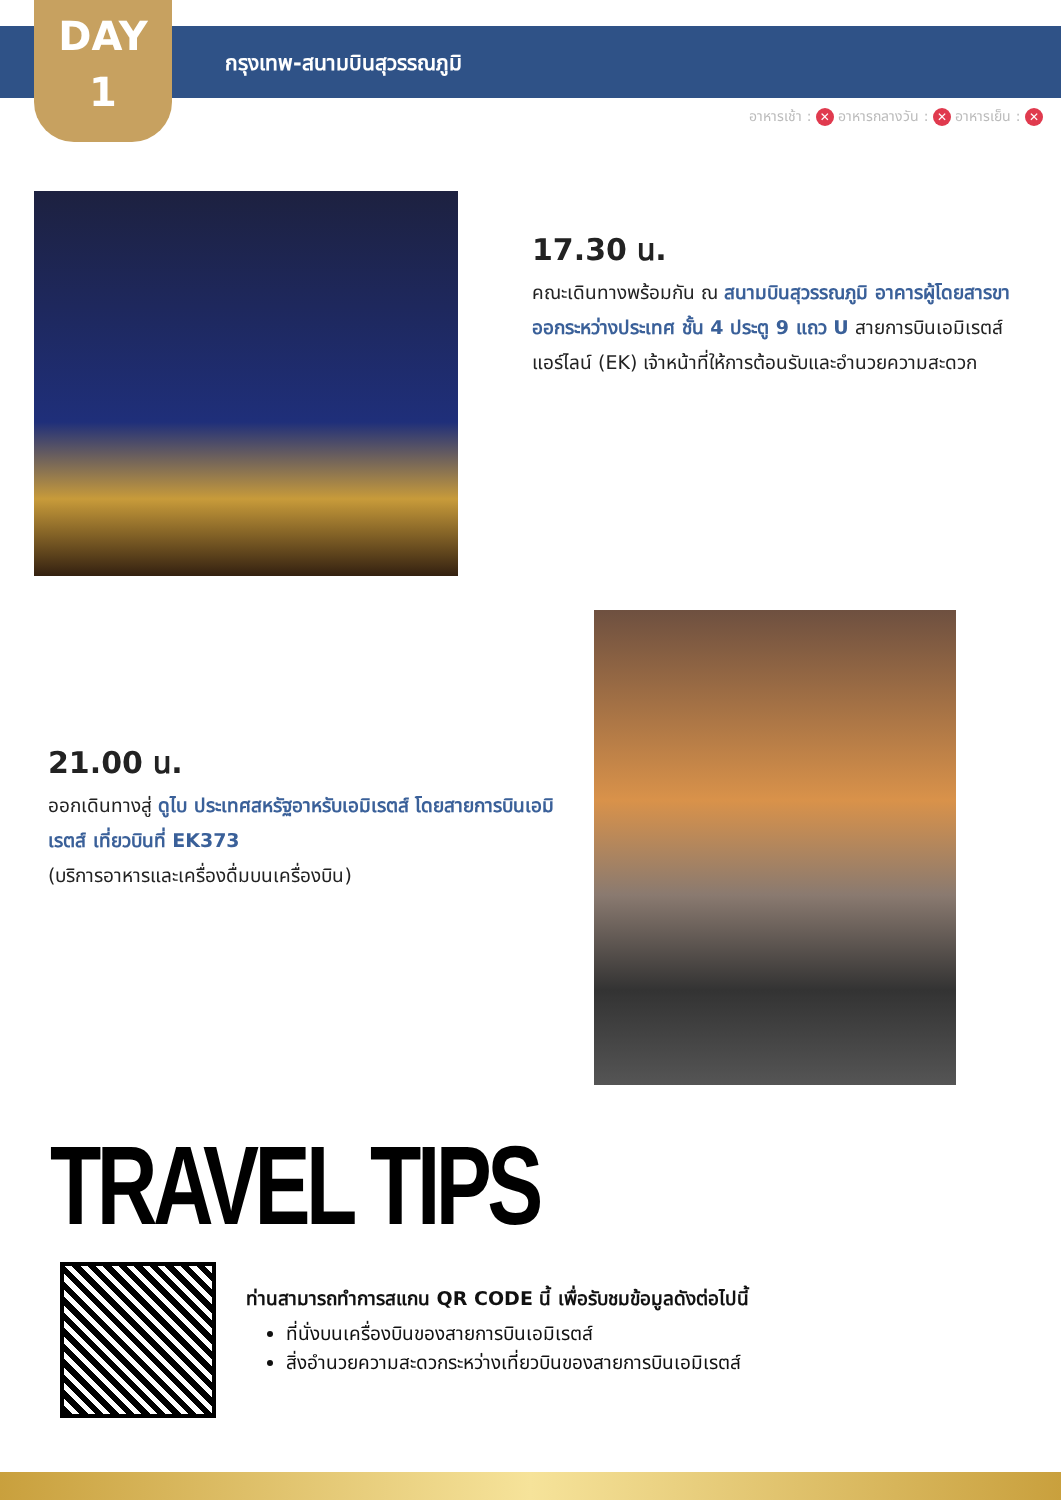DAY
1
กรุงเทพ-สนามบินสุวรรณภูมิ
อาหารเช้า : ✕ อาหารกลางวัน : ✕ อาหารเย็น : ✕
17.30 น.
คณะเดินทางพร้อมกัน ณ สนามบินสุวรรณภูมิ อาคารผู้โดยสารขาออกระหว่างประเทศ ชั้น 4 ประตู 9 แถว U สายการบินเอมิเรตส์ แอร์ไลน์ (EK) เจ้าหน้าที่ให้การต้อนรับและอำนวยความสะดวก
21.00 น.
ออกเดินทางสู่ ดูไบ ประเทศสหรัฐอาหรับเอมิเรตส์ โดยสายการบินเอมิเรตส์ เที่ยวบินที่ EK373
(บริการอาหารและเครื่องดื่มบนเครื่องบิน)
TRAVEL TIPS
ท่านสามารถทำการสแกน QR CODE นี้ เพื่อรับชมข้อมูลดังต่อไปนี้
ที่นั่งบนเครื่องบินของสายการบินเอมิเรตส์
สิ่งอำนวยความสะดวกระหว่างเที่ยวบินของสายการบินเอมิเรตส์